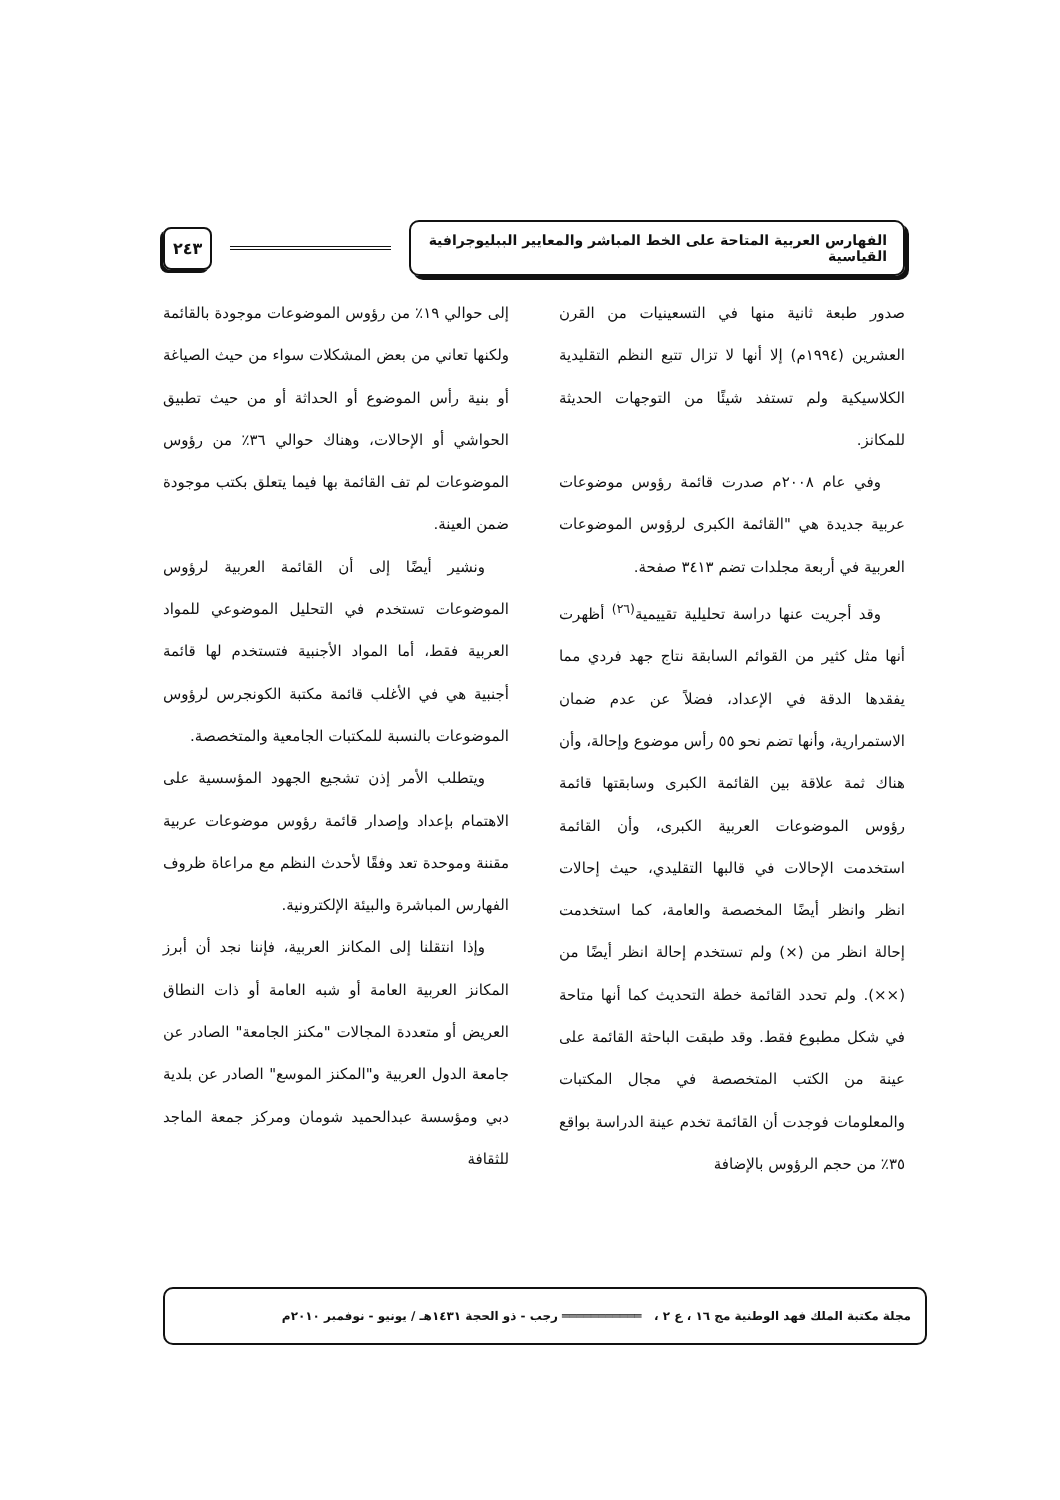الفهارس العربية المتاحة على الخط المباشر والمعايير الببليوجرافية القياسية
٢٤٣
صدور طبعة ثانية منها في التسعينيات من القرن العشرين (١٩٩٤م) إلا أنها لا تزال تتبع النظم التقليدية الكلاسيكية ولم تستفد شيئًا من التوجهات الحديثة للمكانز.
وفي عام ٢٠٠٨م صدرت قائمة رؤوس موضوعات عربية جديدة هي "القائمة الكبرى لرؤوس الموضوعات العربية في أربعة مجلدات تضم ٣٤١٣ صفحة.
وقد أجريت عنها دراسة تحليلية تقييمية<sup>(٢٦)</sup> أظهرت أنها مثل كثير من القوائم السابقة نتاج جهد فردي مما يفقدها الدقة في الإعداد، فضلاً عن عدم ضمان الاستمرارية، وأنها تضم نحو ٥٥ رأس موضوع وإحالة، وأن هناك ثمة علاقة بين القائمة الكبرى وسابقتها قائمة رؤوس الموضوعات العربية الكبرى، وأن القائمة استخدمت الإحالات في قالبها التقليدي، حيث إحالات انظر وانظر أيضًا المخصصة والعامة، كما استخدمت إحالة انظر من (×) ولم تستخدم إحالة انظر أيضًا من (××). ولم تحدد القائمة خطة التحديث كما أنها متاحة في شكل مطبوع فقط. وقد طبقت الباحثة القائمة على عينة من الكتب المتخصصة في مجال المكتبات والمعلومات فوجدت أن القائمة تخدم عينة الدراسة بواقع ٣٥٪ من حجم الرؤوس بالإضافة
إلى حوالي ١٩٪ من رؤوس الموضوعات موجودة بالقائمة ولكنها تعاني من بعض المشكلات سواء من حيث الصياغة أو بنية رأس الموضوع أو الحداثة أو من حيث تطبيق الحواشي أو الإحالات، وهناك حوالي ٣٦٪ من رؤوس الموضوعات لم تف القائمة بها فيما يتعلق بكتب موجودة ضمن العينة.
ونشير أيضًا إلى أن القائمة العربية لرؤوس الموضوعات تستخدم في التحليل الموضوعي للمواد العربية فقط، أما المواد الأجنبية فتستخدم لها قائمة أجنبية هي في الأغلب قائمة مكتبة الكونجرس لرؤوس الموضوعات بالنسبة للمكتبات الجامعية والمتخصصة.
ويتطلب الأمر إذن تشجيع الجهود المؤسسية على الاهتمام بإعداد وإصدار قائمة رؤوس موضوعات عربية مقننة وموحدة تعد وفقًا لأحدث النظم مع مراعاة ظروف الفهارس المباشرة والبيئة الإلكترونية.
وإذا انتقلنا إلى المكانز العربية، فإننا نجد أن أبرز المكانز العربية العامة أو شبه العامة أو ذات النطاق العريض أو متعددة المجالات "مكنز الجامعة" الصادر عن جامعة الدول العربية و"المكنز الموسع" الصادر عن بلدية دبي ومؤسسة عبدالحميد شومان ومركز جمعة الماجد للثقافة
مجلة مكتبة الملك فهد الوطنية مج ١٦ ، ع ٢ ، ═══════════ رجب - ذو الحجة ١٤٣١هـ / يونيو - نوفمبر ٢٠١٠م